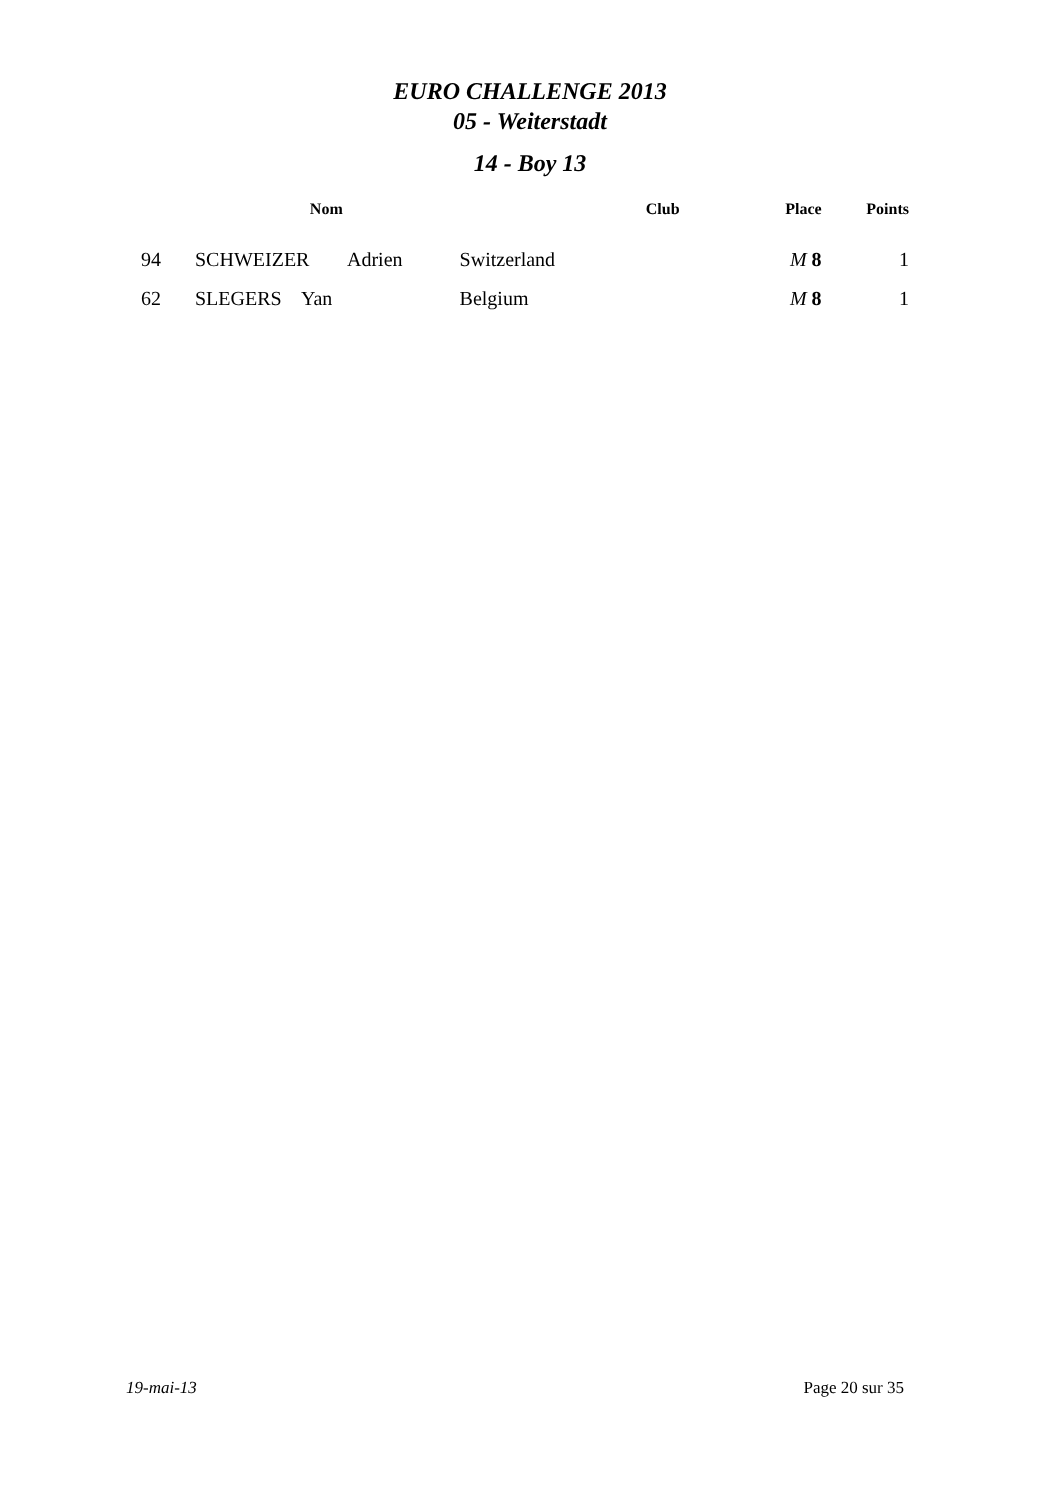EURO CHALLENGE 2013
05 - Weiterstadt
14 - Boy 13
| | Nom | | Club | Place | Points |
| --- | --- | --- | --- | --- | --- |
| 94 | SCHWEIZER | Adrien | Switzerland | M 8 | 1 |
| 62 | SLEGERS Yan | | Belgium | M 8 | 1 |
19-mai-13 Page 20 sur 35